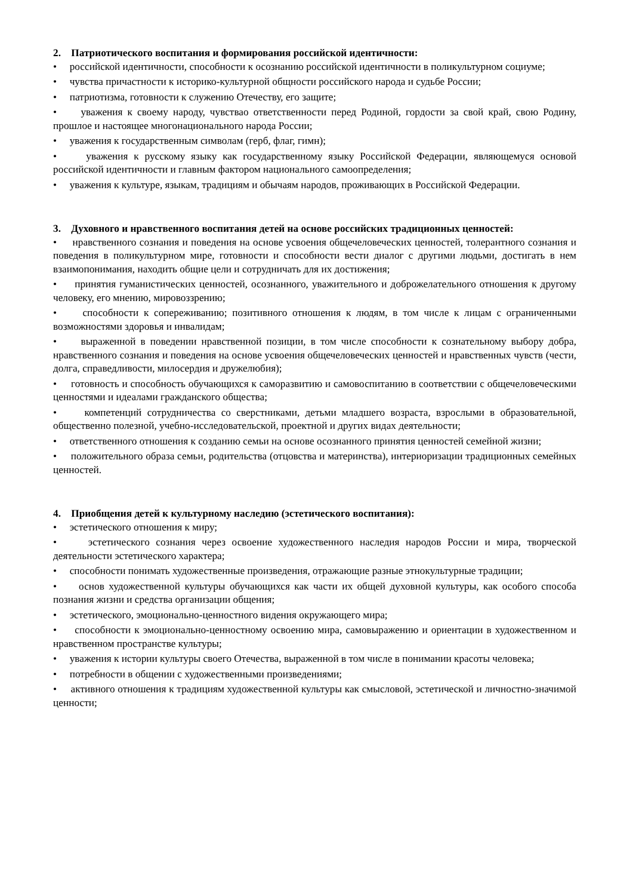2. Патриотического воспитания и формирования российской идентичности:
• российской идентичности, способности к осознанию российской идентичности в поликультурном социуме;
• чувства причастности к историко-культурной общности российского народа и судьбе России;
• патриотизма, готовности к служению Отечеству, его защите;
• уважения к своему народу, чувствао ответственности перед Родиной, гордости за свой край, свою Родину, прошлое и настоящее многонационального народа России;
• уважения к государственным символам (герб, флаг, гимн);
• уважения к русскому языку как государственному языку Российской Федерации, являющемуся основой российской идентичности и главным фактором национального самоопределения;
• уважения к культуре, языкам, традициям и обычаям народов, проживающих в Российской Федерации.
3. Духовного и нравственного воспитания детей на основе российских традиционных ценностей:
• нравственного сознания и поведения на основе усвоения общечеловеческих ценностей, толерантного сознания и поведения в поликультурном мире, готовности и способности вести диалог с другими людьми, достигать в нем взаимопонимания, находить общие цели и сотрудничать для их достижения;
• принятия гуманистических ценностей, осознанного, уважительного и доброжелательного отношения к другому человеку, его мнению, мировоззрению;
• способности к сопереживанию; позитивного отношения к людям, в том числе к лицам с ограниченными возможностями здоровья и инвалидам;
• выраженной в поведении нравственной позиции, в том числе способности к сознательному выбору добра, нравственного сознания и поведения на основе усвоения общечеловеческих ценностей и нравственных чувств (чести, долга, справедливости, милосердия и дружелюбия);
• готовность и способность обучающихся к саморазвитию и самовоспитанию в соответствии с общечеловеческими ценностями и идеалами гражданского общества;
• компетенций сотрудничества со сверстниками, детьми младшего возраста, взрослыми в образовательной, общественно полезной, учебно-исследовательской, проектной и других видах деятельности;
• ответственного отношения к созданию семьи на основе осознанного принятия ценностей семейной жизни;
• положительного образа семьи, родительства (отцовства и материнства), интериоризации традиционных семейных ценностей.
4. Приобщения детей к культурному наследию (эстетического воспитания):
• эстетического отношения к миру;
• эстетического сознания через освоение художественного наследия народов России и мира, творческой деятельности эстетического характера;
• способности понимать художественные произведения, отражающие разные этнокультурные традиции;
• основ художественной культуры обучающихся как части их общей духовной культуры, как особого способа познания жизни и средства организации общения;
• эстетического, эмоционально-ценностного видения окружающего мира;
• способности к эмоционально-ценностному освоению мира, самовыражению и ориентации в художественном и нравственном пространстве культуры;
• уважения к истории культуры своего Отечества, выраженной в том числе в понимании красоты человека;
• потребности в общении с художественными произведениями;
• активного отношения к традициям художественной культуры как смысловой, эстетической и личностно-значимой ценности;